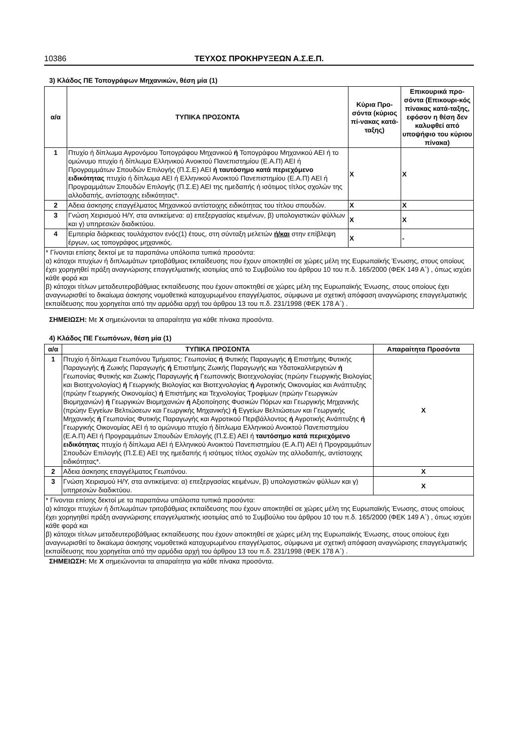10386 ΤΕΥΧΟΣ ΠΡΟΚΗΡΥΞΕΩΝ Α.Σ.Ε.Π.
3) Κλάδος ΠΕ Τοπογράφων Μηχανικών, θέση μία (1)
| α/α | ΤΥΠΙΚΑ ΠΡΟΣΟΝΤΑ | Κύρια Προ-σόντα (κύριος πί-νακας κατά-ταξης) | Επικουρικά προ-σόντα (Επικουρι-κός πίνακας κατά-ταξης, εφόσον η θέση δεν καλυφθεί από υποψήφιο του κύριου πίνακα) |
| --- | --- | --- | --- |
| 1 | Πτυχίο ή δίπλωμα Αγρονόμου Τοπογράφου Μηχανικού ή Τοπογράφου Μηχανικού ΑΕΙ ή το ομώνυμο πτυχίο ή δίπλωμα Ελληνικού Ανοικτού Πανεπιστημίου (Ε.Α.Π) ΑΕΙ ή Προγραμμάτων Σπουδών Επιλογής (Π.Σ.Ε) ΑΕΙ ή ταυτόσημο κατά περιεχόμενο ειδικότητας πτυχίο ή δίπλωμα ΑΕΙ ή Ελληνικού Ανοικτού Πανεπιστημίου (Ε.Α.Π) ΑΕΙ ή Προγραμμάτων Σπουδών Επιλογής (Π.Σ.Ε) ΑΕΙ της ημεδαπής ή ισότιμος τίτλος σχολών της αλλοδαπής, αντίστοιχης ειδικότητας*. | X | X |
| 2 | Αδεια άσκησης επαγγέλματος Μηχανικού αντίστοιχης ειδικότητας του τίτλου σπουδών. | X | X |
| 3 | Γνώση Χειρισμού Η/Υ, στα αντικείμενα: α) επεξεργασίας κειμένων, β) υπολογιστικών φύλλων και γ) υπηρεσιών διαδικτύου. | X | X |
| 4 | Εμπειρία διάρκειας τουλάχιστον ενός(1) έτους, στη σύνταξη μελετών ή/και στην επίβλεψη έργων, ως τοπογράφος μηχανικός. | X | - |
| * Γίνονται επίσης δεκτοί με τα παραπάνω υπόλοιπα τυπικά προσόντα: α) κάτοχοι πτυχίων ή διπλωμάτων τριτοβάθμιας εκπαίδευσης που έχουν αποκτηθεί σε χώρες μέλη της Ευρωπαϊκής Ένωσης, στους οποίους έχει χορηγηθεί πράξη αναγνώρισης επαγγελματικής ισοτιμίας από το Συμβούλιο του άρθρου 10 του π.δ. 165/2000 (ΦΕΚ 149 Α΄) , όπως ισχύει κάθε φορά και β) κάτοχοι τίτλων μεταδευτεροβάθμιας εκπαίδευσης που έχουν αποκτηθεί σε χώρες μέλη της Ευρωπαϊκής Ένωσης, στους οποίους έχει αναγνωρισθεί το δικαίωμα άσκησης νομοθετικά κατοχυρωμένου επαγγέλματος, σύμφωνα με σχετική απόφαση αναγνώρισης επαγγελματικής εκπαίδευσης που χορηγείται από την αρμόδια αρχή του άρθρου 13 του π.δ. 231/1998 (ΦΕΚ 178 Α΄) . | | | |
ΣΗΜΕΙΩΣΗ: Με X σημειώνονται τα απαραίτητα για κάθε πίνακα προσόντα.
4) Κλάδος ΠΕ Γεωπόνων, θέση μία (1)
| α/α | ΤΥΠΙΚΑ ΠΡΟΣΟΝΤΑ | Απαραίτητα Προσόντα |
| --- | --- | --- |
| 1 | Πτυχίο ή δίπλωμα Γεωπόνου Τμήματος: Γεωπονίας ή Φυτικής Παραγωγής ή Επιστήμης Φυτικής Παραγωγής ή Ζωικής Παραγωγής ή Επιστήμης Ζωικής Παραγωγής και Υδατοκαλλιεργειών ή Γεωπονίας Φυτικής και Ζωικής Παραγωγής ή Γεωπονικής Βιοτεχνολογίας (πρώην Γεωργικής Βιολογίας και Βιοτεχνολογίας) ή Γεωργικής Βιολογίας και Βιοτεχνολογίας ή Αγροτικής Οικονομίας και Ανάπτυξης (πρώην Γεωργικής Οικονομίας) ή Επιστήμης και Τεχνολογίας Τροφίμων (πρώην Γεωργικών Βιομηχανιών) ή Γεωργικών Βιομηχανιών ή Αξιοποίησης Φυσικών Πόρων και Γεωργικής Μηχανικής (πρώην Εγγείων Βελτιώσεων και Γεωργικής Μηχανικής) ή Εγγείων Βελτιώσεων και Γεωργικής Μηχανικής ή Γεωπονίας Φυτικής Παραγωγής και Αγροτικού Περιβάλλοντος ή Αγροτικής Ανάπτυξης ή Γεωργικής Οικονομίας ΑΕΙ ή το ομώνυμο πτυχίο ή δίπλωμα Ελληνικού Ανοικτού Πανεπιστημίου (Ε.Α.Π) ΑΕΙ ή Προγραμμάτων Σπουδών Επιλογής (Π.Σ.Ε) ΑΕΙ ή ταυτόσημο κατά περιεχόμενο ειδικότητας πτυχίο ή δίπλωμα ΑΕΙ ή Ελληνικού Ανοικτού Πανεπιστημίου (Ε.Α.Π) ΑΕΙ ή Προγραμμάτων Σπουδών Επιλογής (Π.Σ.Ε) ΑΕΙ της ημεδαπής ή ισότιμος τίτλος σχολών της αλλοδαπής, αντίστοιχης ειδικότητας*. | X |
| 2 | Αδεια άσκησης επαγγέλματος Γεωπόνου. | X |
| 3 | Γνώση Χειρισμού Η/Υ, στα αντικείμενα: α) επεξεργασίας κειμένων, β) υπολογιστικών φύλλων και γ) υπηρεσιών διαδικτύου. | X |
| * Γίνονται επίσης δεκτοί με τα παραπάνω υπόλοιπα τυπικά προσόντα: α) κάτοχοι πτυχίων ή διπλωμάτων τριτοβάθμιας εκπαίδευσης που έχουν αποκτηθεί σε χώρες μέλη της Ευρωπαϊκής Ένωσης, στους οποίους έχει χορηγηθεί πράξη αναγνώρισης επαγγελματικής ισοτιμίας από το Συμβούλιο του άρθρου 10 του π.δ. 165/2000 (ΦΕΚ 149 Α΄) , όπως ισχύει κάθε φορά και β) κάτοχοι τίτλων μεταδευτεροβάθμιας εκπαίδευσης που έχουν αποκτηθεί σε χώρες μέλη της Ευρωπαϊκής Ένωσης, στους οποίους έχει αναγνωρισθεί το δικαίωμα άσκησης νομοθετικά κατοχυρωμένου επαγγέλματος, σύμφωνα με σχετική απόφαση αναγνώρισης επαγγελματικής εκπαίδευσης που χορηγείται από την αρμόδια αρχή του άρθρου 13 του π.δ. 231/1998 (ΦΕΚ 178 Α΄) . | | |
ΣΗΜΕΙΩΣΗ: Με X σημειώνονται τα απαραίτητα για κάθε πίνακα προσόντα.